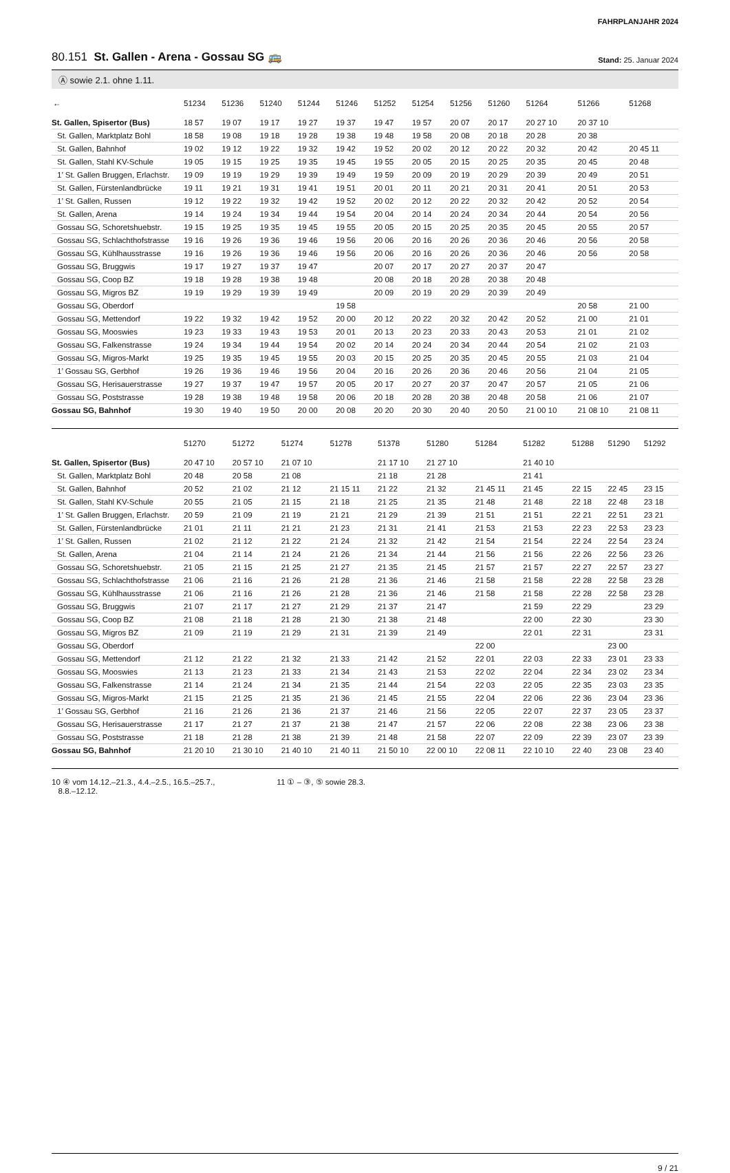FAHRPLANJAHR 2024
80.151 St. Gallen - Arena - Gossau SG 🚌
Stand: 25. Januar 2024
Ⓐ sowie 2.1. ohne 1.11.
| ← | 51234 | 51236 | 51240 | 51244 | 51246 | 51252 | 51254 | 51256 | 51260 | 51264 | 51266 | 51268 |
| --- | --- | --- | --- | --- | --- | --- | --- | --- | --- | --- | --- | --- |
| St. Gallen, Spisertor (Bus) | 18 57 | 19 07 | 19 17 | 19 27 | 19 37 | 19 47 | 19 57 | 20 07 | 20 17 | 20 27 10 | 20 37 10 | |
| St. Gallen, Marktplatz Bohl | 18 58 | 19 08 | 19 18 | 19 28 | 19 38 | 19 48 | 19 58 | 20 08 | 20 18 | 20 28 | 20 38 | |
| St. Gallen, Bahnhof | 19 02 | 19 12 | 19 22 | 19 32 | 19 42 | 19 52 | 20 02 | 20 12 | 20 22 | 20 32 | 20 42 | 20 45 11 |
| St. Gallen, Stahl KV-Schule | 19 05 | 19 15 | 19 25 | 19 35 | 19 45 | 19 55 | 20 05 | 20 15 | 20 25 | 20 35 | 20 45 | 20 48 |
| 1’ St. Gallen Bruggen, Erlachstr. | 19 09 | 19 19 | 19 29 | 19 39 | 19 49 | 19 59 | 20 09 | 20 19 | 20 29 | 20 39 | 20 49 | 20 51 |
| St. Gallen, Fürstenlandbrücke | 19 11 | 19 21 | 19 31 | 19 41 | 19 51 | 20 01 | 20 11 | 20 21 | 20 31 | 20 41 | 20 51 | 20 53 |
| 1’ St. Gallen, Russen | 19 12 | 19 22 | 19 32 | 19 42 | 19 52 | 20 02 | 20 12 | 20 22 | 20 32 | 20 42 | 20 52 | 20 54 |
| St. Gallen, Arena | 19 14 | 19 24 | 19 34 | 19 44 | 19 54 | 20 04 | 20 14 | 20 24 | 20 34 | 20 44 | 20 54 | 20 56 |
| Gossau SG, Schoretshuebstr. | 19 15 | 19 25 | 19 35 | 19 45 | 19 55 | 20 05 | 20 15 | 20 25 | 20 35 | 20 45 | 20 55 | 20 57 |
| Gossau SG, Schlachthofstrasse | 19 16 | 19 26 | 19 36 | 19 46 | 19 56 | 20 06 | 20 16 | 20 26 | 20 36 | 20 46 | 20 56 | 20 58 |
| Gossau SG, Kühlhausstrasse | 19 16 | 19 26 | 19 36 | 19 46 | 19 56 | 20 06 | 20 16 | 20 26 | 20 36 | 20 46 | 20 56 | 20 58 |
| Gossau SG, Bruggwis | 19 17 | 19 27 | 19 37 | 19 47 | | 20 07 | 20 17 | 20 27 | 20 37 | 20 47 | | |
| Gossau SG, Coop BZ | 19 18 | 19 28 | 19 38 | 19 48 | | 20 08 | 20 18 | 20 28 | 20 38 | 20 48 | | |
| Gossau SG, Migros BZ | 19 19 | 19 29 | 19 39 | 19 49 | | 20 09 | 20 19 | 20 29 | 20 39 | 20 49 | | |
| Gossau SG, Oberdorf | | | | | 19 58 | | | | | | 20 58 | 21 00 |
| Gossau SG, Mettendorf | 19 22 | 19 32 | 19 42 | 19 52 | 20 00 | 20 12 | 20 22 | 20 32 | 20 42 | 20 52 | 21 00 | 21 01 |
| Gossau SG, Mooswies | 19 23 | 19 33 | 19 43 | 19 53 | 20 01 | 20 13 | 20 23 | 20 33 | 20 43 | 20 53 | 21 01 | 21 02 |
| Gossau SG, Falkenstrasse | 19 24 | 19 34 | 19 44 | 19 54 | 20 02 | 20 14 | 20 24 | 20 34 | 20 44 | 20 54 | 21 02 | 21 03 |
| Gossau SG, Migros-Markt | 19 25 | 19 35 | 19 45 | 19 55 | 20 03 | 20 15 | 20 25 | 20 35 | 20 45 | 20 55 | 21 03 | 21 04 |
| 1’ Gossau SG, Gerbhof | 19 26 | 19 36 | 19 46 | 19 56 | 20 04 | 20 16 | 20 26 | 20 36 | 20 46 | 20 56 | 21 04 | 21 05 |
| Gossau SG, Herisauerstrasse | 19 27 | 19 37 | 19 47 | 19 57 | 20 05 | 20 17 | 20 27 | 20 37 | 20 47 | 20 57 | 21 05 | 21 06 |
| Gossau SG, Poststrasse | 19 28 | 19 38 | 19 48 | 19 58 | 20 06 | 20 18 | 20 28 | 20 38 | 20 48 | 20 58 | 21 06 | 21 07 |
| Gossau SG, Bahnhof | 19 30 | 19 40 | 19 50 | 20 00 | 20 08 | 20 20 | 20 30 | 20 40 | 20 50 | 21 00 10 | 21 08 10 | 21 08 11 |
| | 51270 | 51272 | 51274 | 51278 | 51378 | 51280 | 51284 | 51282 | 51288 | 51290 | 51292 |
| --- | --- | --- | --- | --- | --- | --- | --- | --- | --- | --- | --- |
| St. Gallen, Spisertor (Bus) | 20 47 10 | 20 57 10 | 21 07 10 | | 21 17 10 | 21 27 10 | | 21 40 10 | | | |
| St. Gallen, Marktplatz Bohl | 20 48 | 20 58 | 21 08 | | 21 18 | 21 28 | | 21 41 | | | |
| St. Gallen, Bahnhof | 20 52 | 21 02 | 21 12 | 21 15 11 | 21 22 | 21 32 | 21 45 11 | 21 45 | 22 15 | 22 45 | 23 15 |
| St. Gallen, Stahl KV-Schule | 20 55 | 21 05 | 21 15 | 21 18 | 21 25 | 21 35 | 21 48 | 21 48 | 22 18 | 22 48 | 23 18 |
| 1’ St. Gallen Bruggen, Erlachstr. | 20 59 | 21 09 | 21 19 | 21 21 | 21 29 | 21 39 | 21 51 | 21 51 | 22 21 | 22 51 | 23 21 |
| St. Gallen, Fürstenlandbrücke | 21 01 | 21 11 | 21 21 | 21 23 | 21 31 | 21 41 | 21 53 | 21 53 | 22 23 | 22 53 | 23 23 |
| 1’ St. Gallen, Russen | 21 02 | 21 12 | 21 22 | 21 24 | 21 32 | 21 42 | 21 54 | 21 54 | 22 24 | 22 54 | 23 24 |
| St. Gallen, Arena | 21 04 | 21 14 | 21 24 | 21 26 | 21 34 | 21 44 | 21 56 | 21 56 | 22 26 | 22 56 | 23 26 |
| Gossau SG, Schoretshuebstr. | 21 05 | 21 15 | 21 25 | 21 27 | 21 35 | 21 45 | 21 57 | 21 57 | 22 27 | 22 57 | 23 27 |
| Gossau SG, Schlachthofstrasse | 21 06 | 21 16 | 21 26 | 21 28 | 21 36 | 21 46 | 21 58 | 21 58 | 22 28 | 22 58 | 23 28 |
| Gossau SG, Kühlhausstrasse | 21 06 | 21 16 | 21 26 | 21 28 | 21 36 | 21 46 | 21 58 | 21 58 | 22 28 | 22 58 | 23 28 |
| Gossau SG, Bruggwis | 21 07 | 21 17 | 21 27 | 21 29 | 21 37 | 21 47 | | 21 59 | 22 29 | | 23 29 |
| Gossau SG, Coop BZ | 21 08 | 21 18 | 21 28 | 21 30 | 21 38 | 21 48 | | 22 00 | 22 30 | | 23 30 |
| Gossau SG, Migros BZ | 21 09 | 21 19 | 21 29 | 21 31 | 21 39 | 21 49 | | 22 01 | 22 31 | | 23 31 |
| Gossau SG, Oberdorf | | | | | | | 22 00 | | | 23 00 | |
| Gossau SG, Mettendorf | 21 12 | 21 22 | 21 32 | 21 33 | 21 42 | 21 52 | 22 01 | 22 03 | 22 33 | 23 01 | 23 33 |
| Gossau SG, Mooswies | 21 13 | 21 23 | 21 33 | 21 34 | 21 43 | 21 53 | 22 02 | 22 04 | 22 34 | 23 02 | 23 34 |
| Gossau SG, Falkenstrasse | 21 14 | 21 24 | 21 34 | 21 35 | 21 44 | 21 54 | 22 03 | 22 05 | 22 35 | 23 03 | 23 35 |
| Gossau SG, Migros-Markt | 21 15 | 21 25 | 21 35 | 21 36 | 21 45 | 21 55 | 22 04 | 22 06 | 22 36 | 23 04 | 23 36 |
| 1’ Gossau SG, Gerbhof | 21 16 | 21 26 | 21 36 | 21 37 | 21 46 | 21 56 | 22 05 | 22 07 | 22 37 | 23 05 | 23 37 |
| Gossau SG, Herisauerstrasse | 21 17 | 21 27 | 21 37 | 21 38 | 21 47 | 21 57 | 22 06 | 22 08 | 22 38 | 23 06 | 23 38 |
| Gossau SG, Poststrasse | 21 18 | 21 28 | 21 38 | 21 39 | 21 48 | 21 58 | 22 07 | 22 09 | 22 39 | 23 07 | 23 39 |
| Gossau SG, Bahnhof | 21 20 10 | 21 30 10 | 21 40 10 | 21 40 11 | 21 50 10 | 22 00 10 | 22 08 11 | 22 10 10 | 22 40 | 23 08 | 23 40 |
10 ④ vom 14.12.–21.3., 4.4.–2.5., 16.5.–25.7.,
8.8.–12.12.
11 ① – ③, ⑤ sowie 28.3.
9 / 21